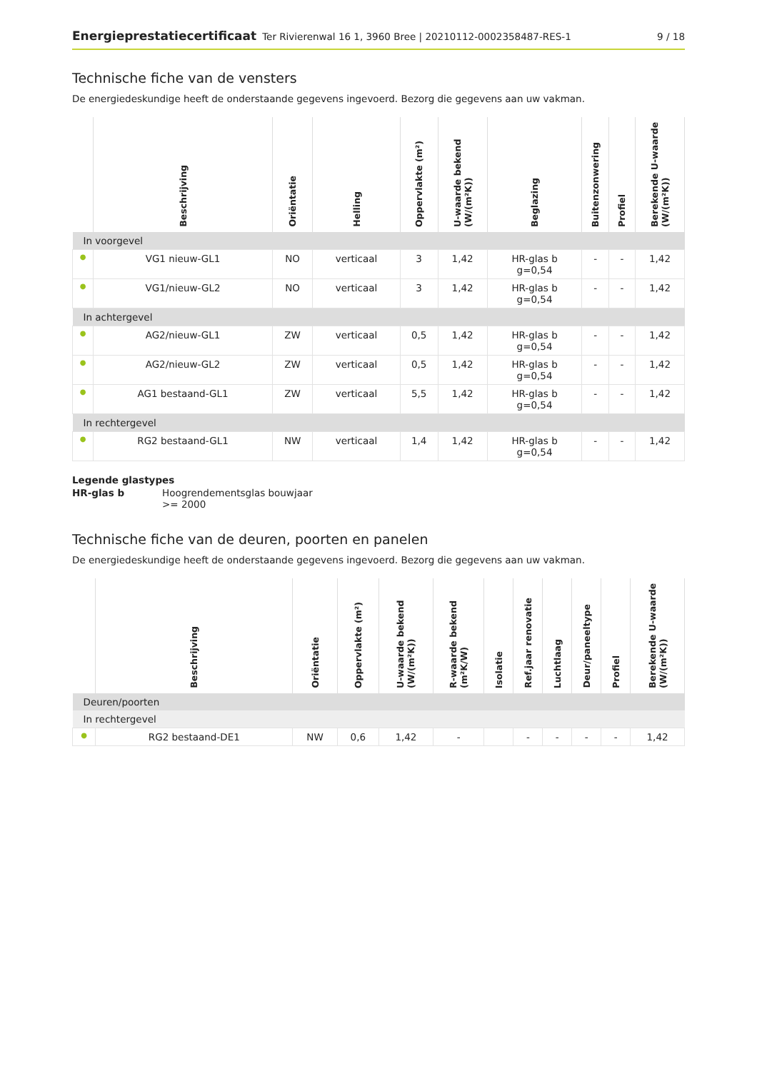Energieprestatiecertificaat Ter Rivierenwal 16 1, 3960 Bree | 20210112-0002358487-RES-1 9 / 18
Technische fiche van de vensters
De energiedeskundige heeft de onderstaande gegevens ingevoerd. Bezorg die gegevens aan uw vakman.
| | Beschrijving | Oriëntatie | Helling | Oppervlakte (m²) | U-waarde bekend (W/(m²K)) | Beglazing | Buitenzonwering | Profiel | Berekende U-waarde (W/(m²K)) |
| --- | --- | --- | --- | --- | --- | --- | --- | --- | --- |
| In voorgevel | | | | | | | | | |
| ● | VG1 nieuw-GL1 | NO | verticaal | 3 | 1,42 | HR-glas b g=0,54 | - | - | 1,42 |
| ● | VG1/nieuw-GL2 | NO | verticaal | 3 | 1,42 | HR-glas b g=0,54 | - | - | 1,42 |
| In achtergevel | | | | | | | | | |
| ● | AG2/nieuw-GL1 | ZW | verticaal | 0,5 | 1,42 | HR-glas b g=0,54 | - | - | 1,42 |
| ● | AG2/nieuw-GL2 | ZW | verticaal | 0,5 | 1,42 | HR-glas b g=0,54 | - | - | 1,42 |
| ● | AG1 bestaand-GL1 | ZW | verticaal | 5,5 | 1,42 | HR-glas b g=0,54 | - | - | 1,42 |
| In rechtergevel | | | | | | | | | |
| ● | RG2 bestaand-GL1 | NW | verticaal | 1,4 | 1,42 | HR-glas b g=0,54 | - | - | 1,42 |
Legende glastypes
| HR-glas b | Hoogrendementsglas bouwjaar >= 2000 |
Technische fiche van de deuren, poorten en panelen
De energiedeskundige heeft de onderstaande gegevens ingevoerd. Bezorg die gegevens aan uw vakman.
| | Beschrijving | Oriëntatie | Oppervlakte (m²) | U-waarde bekend (W/(m²K)) | R-waarde bekend (m²K/W) | Isolatie | Ref.jaar renovatie | Luchtlaag | Deur/paneeltype | Profiel | Berekende U-waarde (W/(m²K)) |
| --- | --- | --- | --- | --- | --- | --- | --- | --- | --- | --- | --- |
| Deuren/poorten | | | | | | | | | | | |
| In rechtergevel | | | | | | | | | | | |
| ● | RG2 bestaand-DE1 | NW | 0,6 | 1,42 | - | | - | - | - | - | 1,42 |